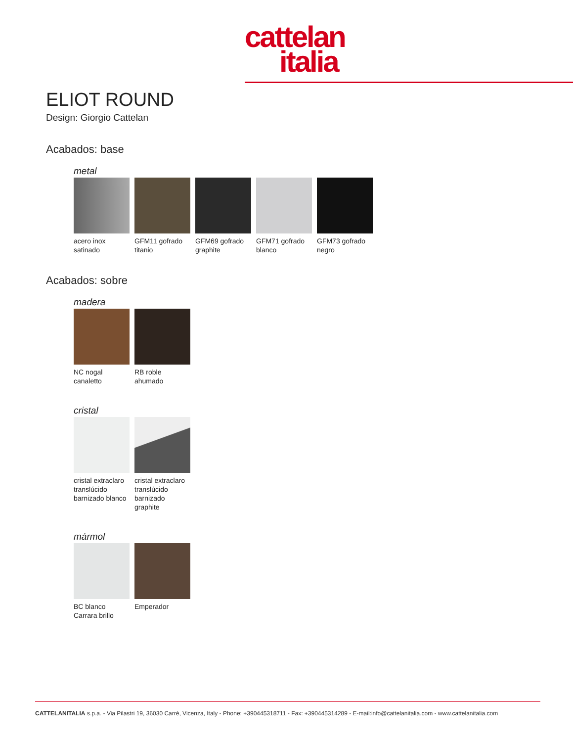cattelan
italia
ELIOT ROUND
Design: Giorgio Cattelan
Acabados: base
metal
acero inox satinado
GFM11 gofrado titanio
GFM69 gofrado graphite
GFM71 gofrado blanco
GFM73 gofrado negro
Acabados: sobre
madera
NC nogal canaletto
RB roble ahumado
cristal
cristal extraclaro translúcido barnizado blanco
cristal extraclaro translúcido barnizado graphite
mármol
BC blanco Carrara brillo
Emperador
CATTELANITALIA s.p.a. - Via Pilastri 19, 36030 Carrè, Vicenza, Italy - Phone: +390445318711 - Fax: +390445314289 - E-mail:info@cattelanitalia.com - www.cattelanitalia.com